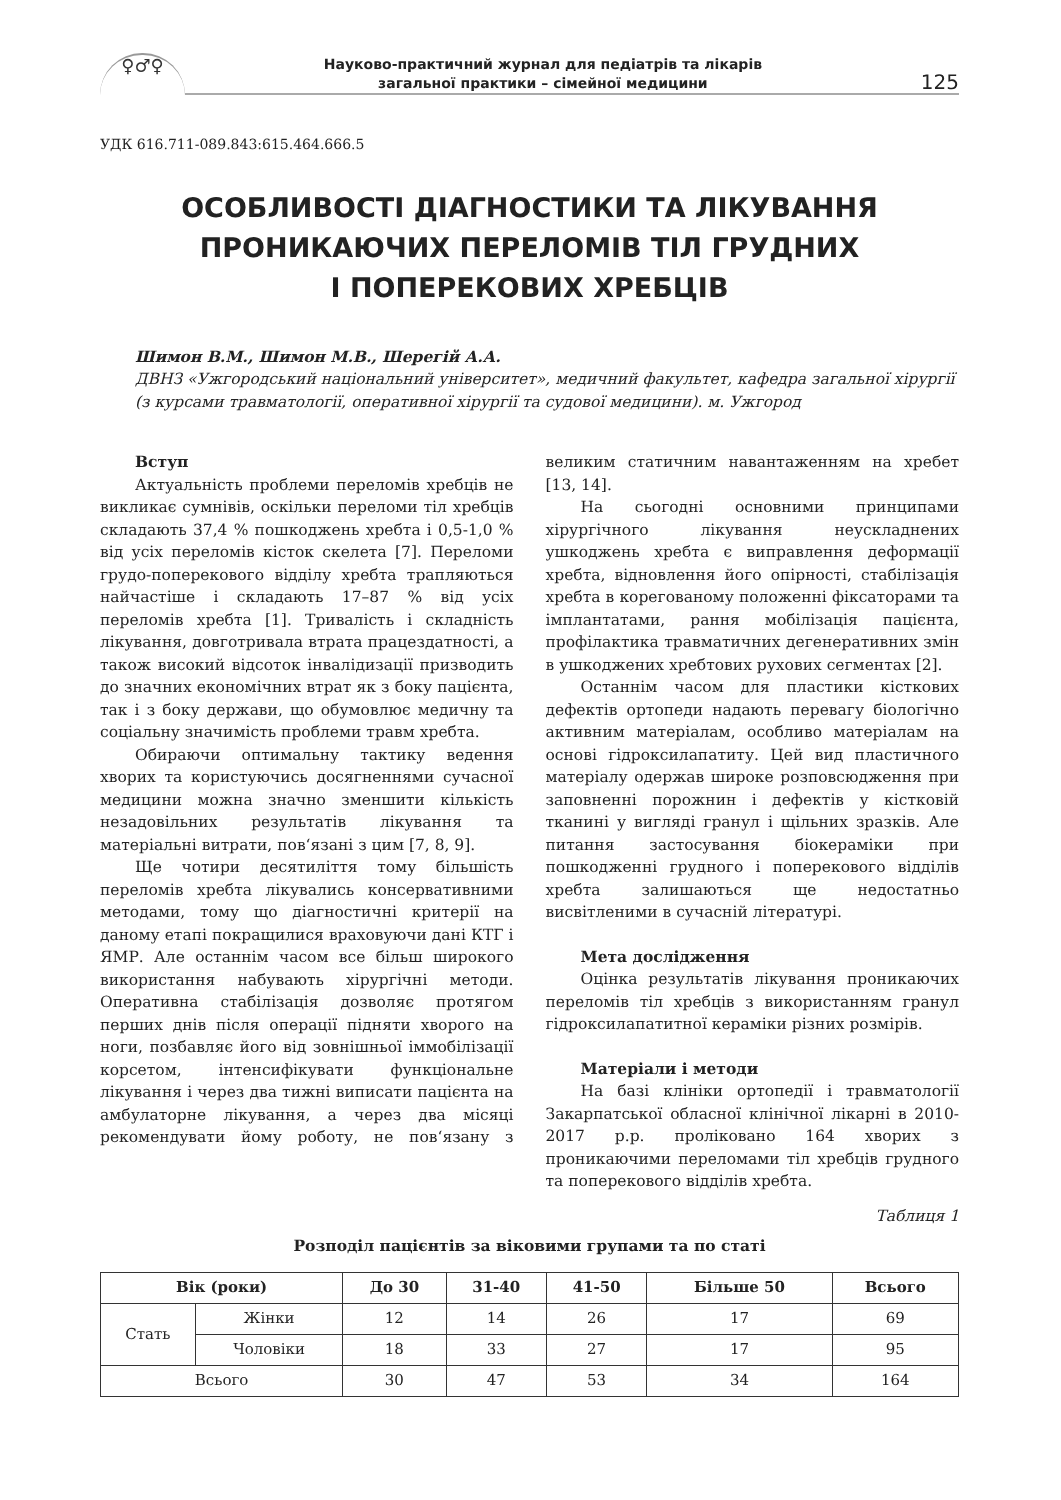♀♂♀
Науково-практичний журнал для педіатрів та лікарів
загальної практики – сімейної медицини
125
УДК 616.711-089.843:615.464.666.5
ОСОБЛИВОСТІ ДІАГНОСТИКИ ТА ЛІКУВАННЯ
ПРОНИКАЮЧИХ ПЕРЕЛОМІВ ТІЛ ГРУДНИХ
І ПОПЕРЕКОВИХ ХРЕБЦІВ
Шимон В.М., Шимон М.В., Шерегій А.А.
ДВНЗ «Ужгородський національний університет», медичний факультет, кафедра загальної хірургії (з курсами травматології, оперативної хірургії та судової медицини). м. Ужгород
Вступ
Актуальність проблеми переломів хребців не викликає сумнівів, оскільки переломи тіл хребців складають 37,4 % пошкоджень хребта і 0,5-1,0 % від усіх переломів кісток скелета [7]. Переломи грудо-поперекового відділу хребта трапляються найчастіше і складають 17–87 % від усіх переломів хребта [1]. Тривалість і складність лікування, довготривала втрата працездатності, а також високий відсоток інвалідизації призводить до значних економічних втрат як з боку пацієнта, так і з боку держави, що обумовлює медичну та соціальну значимість проблеми травм хребта.
Обираючи оптимальну тактику ведення хворих та користуючись досягненнями сучасної медицини можна значно зменшити кількість незадовільних результатів лікування та матеріальні витрати, пов‘язані з цим [7, 8, 9].
Ще чотири десятиліття тому більшість переломів хребта лікувались консервативними методами, тому що діагностичні критерії на даному етапі покращилися враховуючи дані КТГ і ЯМР. Але останнім часом все більш широкого використання набувають хірургічні методи. Оперативна стабілізація дозволяє протягом перших днів після операції підняти хворого на ноги, позбавляє його від зовнішньої іммобілізації корсетом, інтенсифікувати функціональне лікування і через два тижні виписати пацієнта на амбулаторне лікування, а через два місяці рекомендувати йому роботу, не пов‘язану з великим статичним навантаженням на хребет [13, 14].
На сьогодні основними принципами хірургічного лікування неускладнених ушкоджень хребта є виправлення деформації хребта, відновлення його опірності, стабілізація хребта в корегованому положенні фіксаторами та імплантатами, рання мобілізація пацієнта, профілактика травматичних дегенеративних змін в ушкоджених хребтових рухових сегментах [2].
Останнім часом для пластики кісткових дефектів ортопеди надають перевагу біологічно активним матеріалам, особливо матеріалам на основі гідроксилапатиту. Цей вид пластичного матеріалу одержав широке розповсюдження при заповненні порожнин і дефектів у кістковій тканині у вигляді гранул і щільних зразків. Але питання застосування біокераміки при пошкодженні грудного і поперекового відділів хребта залишаються ще недостатньо висвітленими в сучасній літературі.
Мета дослідження
Оцінка результатів лікування проникаючих переломів тіл хребців з використанням гранул гідроксилапатитної кераміки різних розмірів.
Матеріали і методи
На базі клініки ортопедії і травматології Закарпатської обласної клінічної лікарні в 2010-2017 р.р. проліковано 164 хворих з проникаючими переломами тіл хребців грудного та поперекового відділів хребта.
Таблиця 1
Розподіл пацієнтів за віковими групами та по статі
| Вік (роки) | | До 30 | 31-40 | 41-50 | Більше 50 | Всього |
| --- | --- | --- | --- | --- | --- | --- |
| Стать | Жінки | 12 | 14 | 26 | 17 | 69 |
| | Чоловіки | 18 | 33 | 27 | 17 | 95 |
| Всього | | 30 | 47 | 53 | 34 | 164 |